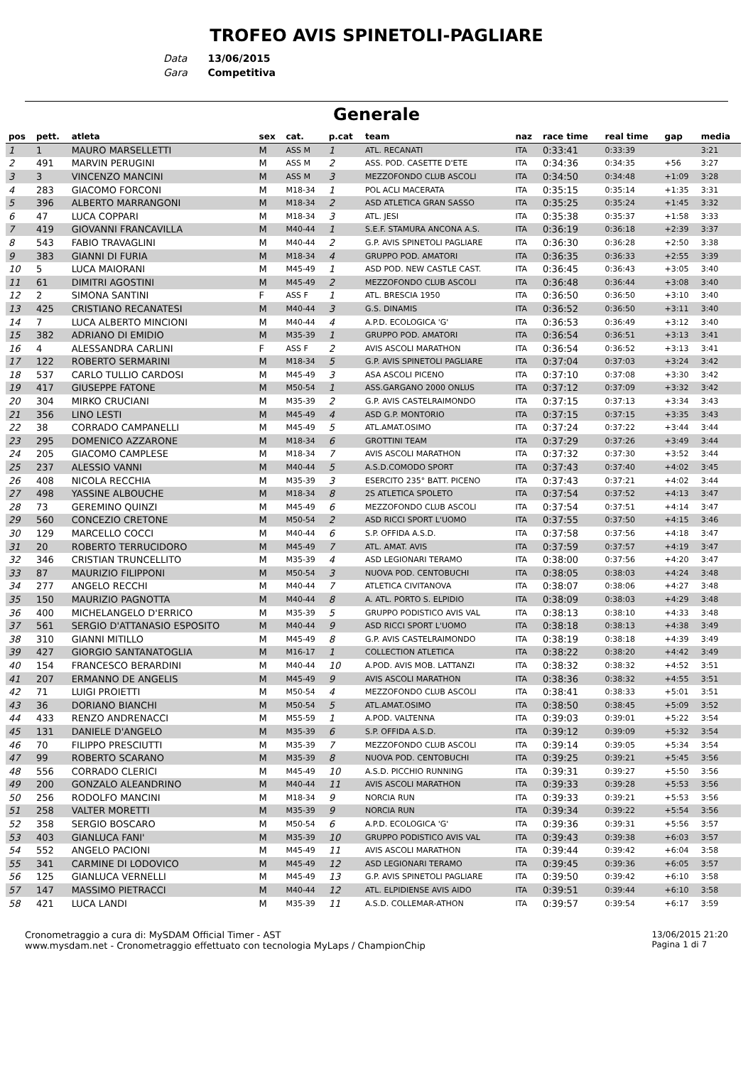TROFEO AVIS SPINETOLI-PAGLIARE
Data 13/06/2015
Gara Competitiva
Generale
| pos | pett. | atleta | sex | cat. | p.cat | team | naz | race time | real time | gap | media |
| --- | --- | --- | --- | --- | --- | --- | --- | --- | --- | --- | --- |
| 1 | 1 | MAURO MARSELLETTI | M | ASS M | 1 | ATL. RECANATI | ITA | 0:33:41 | 0:33:39 | | 3:21 |
| 2 | 491 | MARVIN PERUGINI | M | ASS M | 2 | ASS. POD. CASETTE D'ETE | ITA | 0:34:36 | 0:34:35 | +56 | 3:27 |
| 3 | 3 | VINCENZO MANCINI | M | ASS M | 3 | MEZZOFONDO CLUB ASCOLI | ITA | 0:34:50 | 0:34:48 | +1:09 | 3:28 |
| 4 | 283 | GIACOMO FORCONI | M | M18-34 | 1 | POL ACLI MACERATA | ITA | 0:35:15 | 0:35:14 | +1:35 | 3:31 |
| 5 | 396 | ALBERTO MARRANGONI | M | M18-34 | 2 | ASD ATLETICA GRAN SASSO | ITA | 0:35:25 | 0:35:24 | +1:45 | 3:32 |
| 6 | 47 | LUCA COPPARI | M | M18-34 | 3 | ATL. JESI | ITA | 0:35:38 | 0:35:37 | +1:58 | 3:33 |
| 7 | 419 | GIOVANNI FRANCAVILLA | M | M40-44 | 1 | S.E.F. STAMURA ANCONA A.S. | ITA | 0:36:19 | 0:36:18 | +2:39 | 3:37 |
| 8 | 543 | FABIO TRAVAGLINI | M | M40-44 | 2 | G.P. AVIS SPINETOLI PAGLIARE | ITA | 0:36:30 | 0:36:28 | +2:50 | 3:38 |
| 9 | 383 | GIANNI DI FURIA | M | M18-34 | 4 | GRUPPO POD. AMATORI | ITA | 0:36:35 | 0:36:33 | +2:55 | 3:39 |
| 10 | 5 | LUCA MAIORANI | M | M45-49 | 1 | ASD POD. NEW CASTLE CAST. | ITA | 0:36:45 | 0:36:43 | +3:05 | 3:40 |
| 11 | 61 | DIMITRI AGOSTINI | M | M45-49 | 2 | MEZZOFONDO CLUB ASCOLI | ITA | 0:36:48 | 0:36:44 | +3:08 | 3:40 |
| 12 | 2 | SIMONA SANTINI | F | ASS F | 1 | ATL. BRESCIA 1950 | ITA | 0:36:50 | 0:36:50 | +3:10 | 3:40 |
| 13 | 425 | CRISTIANO RECANATESI | M | M40-44 | 3 | G.S. DINAMIS | ITA | 0:36:52 | 0:36:50 | +3:11 | 3:40 |
| 14 | 7 | LUCA ALBERTO MINCIONI | M | M40-44 | 4 | A.P.D. ECOLOGICA 'G' | ITA | 0:36:53 | 0:36:49 | +3:12 | 3:40 |
| 15 | 382 | ADRIANO DI EMIDIO | M | M35-39 | 1 | GRUPPO POD. AMATORI | ITA | 0:36:54 | 0:36:51 | +3:13 | 3:41 |
| 16 | 4 | ALESSANDRA CARLINI | F | ASS F | 2 | AVIS ASCOLI MARATHON | ITA | 0:36:54 | 0:36:52 | +3:13 | 3:41 |
| 17 | 122 | ROBERTO SERMARINI | M | M18-34 | 5 | G.P. AVIS SPINETOLI PAGLIARE | ITA | 0:37:04 | 0:37:03 | +3:24 | 3:42 |
| 18 | 537 | CARLO TULLIO CARDOSI | M | M45-49 | 3 | ASA ASCOLI PICENO | ITA | 0:37:10 | 0:37:08 | +3:30 | 3:42 |
| 19 | 417 | GIUSEPPE FATONE | M | M50-54 | 1 | ASS.GARGANO 2000 ONLUS | ITA | 0:37:12 | 0:37:09 | +3:32 | 3:42 |
| 20 | 304 | MIRKO CRUCIANI | M | M35-39 | 2 | G.P. AVIS CASTELRAIMONDO | ITA | 0:37:15 | 0:37:13 | +3:34 | 3:43 |
| 21 | 356 | LINO LESTI | M | M45-49 | 4 | ASD G.P. MONTORIO | ITA | 0:37:15 | 0:37:15 | +3:35 | 3:43 |
| 22 | 38 | CORRADO CAMPANELLI | M | M45-49 | 5 | ATL.AMAT.OSIMO | ITA | 0:37:24 | 0:37:22 | +3:44 | 3:44 |
| 23 | 295 | DOMENICO AZZARONE | M | M18-34 | 6 | GROTTINI TEAM | ITA | 0:37:29 | 0:37:26 | +3:49 | 3:44 |
| 24 | 205 | GIACOMO CAMPLESE | M | M18-34 | 7 | AVIS ASCOLI MARATHON | ITA | 0:37:32 | 0:37:30 | +3:52 | 3:44 |
| 25 | 237 | ALESSIO VANNI | M | M40-44 | 5 | A.S.D.COMODO SPORT | ITA | 0:37:43 | 0:37:40 | +4:02 | 3:45 |
| 26 | 408 | NICOLA RECCHIA | M | M35-39 | 3 | ESERCITO 235° BATT. PICENO | ITA | 0:37:43 | 0:37:21 | +4:02 | 3:44 |
| 27 | 498 | YASSINE ALBOUCHE | M | M18-34 | 8 | 2S ATLETICA SPOLETO | ITA | 0:37:54 | 0:37:52 | +4:13 | 3:47 |
| 28 | 73 | GEREMINO QUINZI | M | M45-49 | 6 | MEZZOFONDO CLUB ASCOLI | ITA | 0:37:54 | 0:37:51 | +4:14 | 3:47 |
| 29 | 560 | CONCEZIO CRETONE | M | M50-54 | 2 | ASD RICCI SPORT L'UOMO | ITA | 0:37:55 | 0:37:50 | +4:15 | 3:46 |
| 30 | 129 | MARCELLO COCCI | M | M40-44 | 6 | S.P. OFFIDA A.S.D. | ITA | 0:37:58 | 0:37:56 | +4:18 | 3:47 |
| 31 | 20 | ROBERTO TERRUCIDORO | M | M45-49 | 7 | ATL. AMAT. AVIS | ITA | 0:37:59 | 0:37:57 | +4:19 | 3:47 |
| 32 | 346 | CRISTIAN TRUNCELLITO | M | M35-39 | 4 | ASD LEGIONARI TERAMO | ITA | 0:38:00 | 0:37:56 | +4:20 | 3:47 |
| 33 | 87 | MAURIZIO FILIPPONI | M | M50-54 | 3 | NUOVA POD. CENTOBUCHI | ITA | 0:38:05 | 0:38:03 | +4:24 | 3:48 |
| 34 | 277 | ANGELO RECCHI | M | M40-44 | 7 | ATLETICA CIVITANOVA | ITA | 0:38:07 | 0:38:06 | +4:27 | 3:48 |
| 35 | 150 | MAURIZIO PAGNOTTA | M | M40-44 | 8 | A. ATL. PORTO S. ELPIDIO | ITA | 0:38:09 | 0:38:03 | +4:29 | 3:48 |
| 36 | 400 | MICHELANGELO D'ERRICO | M | M35-39 | 5 | GRUPPO PODISTICO AVIS VAL | ITA | 0:38:13 | 0:38:10 | +4:33 | 3:48 |
| 37 | 561 | SERGIO D'ATTANASIO ESPOSITO | M | M40-44 | 9 | ASD RICCI SPORT L'UOMO | ITA | 0:38:18 | 0:38:13 | +4:38 | 3:49 |
| 38 | 310 | GIANNI MITILLO | M | M45-49 | 8 | G.P. AVIS CASTELRAIMONDO | ITA | 0:38:19 | 0:38:18 | +4:39 | 3:49 |
| 39 | 427 | GIORGIO SANTANATOGLIA | M | M16-17 | 1 | COLLECTION ATLETICA | ITA | 0:38:22 | 0:38:20 | +4:42 | 3:49 |
| 40 | 154 | FRANCESCO BERARDINI | M | M40-44 | 10 | A.POD. AVIS MOB. LATTANZI | ITA | 0:38:32 | 0:38:32 | +4:52 | 3:51 |
| 41 | 207 | ERMANNO DE ANGELIS | M | M45-49 | 9 | AVIS ASCOLI MARATHON | ITA | 0:38:36 | 0:38:32 | +4:55 | 3:51 |
| 42 | 71 | LUIGI PROIETTI | M | M50-54 | 4 | MEZZOFONDO CLUB ASCOLI | ITA | 0:38:41 | 0:38:33 | +5:01 | 3:51 |
| 43 | 36 | DORIANO BIANCHI | M | M50-54 | 5 | ATL.AMAT.OSIMO | ITA | 0:38:50 | 0:38:45 | +5:09 | 3:52 |
| 44 | 433 | RENZO ANDRENACCI | M | M55-59 | 1 | A.POD. VALTENNA | ITA | 0:39:03 | 0:39:01 | +5:22 | 3:54 |
| 45 | 131 | DANIELE D'ANGELO | M | M35-39 | 6 | S.P. OFFIDA A.S.D. | ITA | 0:39:12 | 0:39:09 | +5:32 | 3:54 |
| 46 | 70 | FILIPPO PRESCIUTTI | M | M35-39 | 7 | MEZZOFONDO CLUB ASCOLI | ITA | 0:39:14 | 0:39:05 | +5:34 | 3:54 |
| 47 | 99 | ROBERTO SCARANO | M | M35-39 | 8 | NUOVA POD. CENTOBUCHI | ITA | 0:39:25 | 0:39:21 | +5:45 | 3:56 |
| 48 | 556 | CORRADO CLERICI | M | M45-49 | 10 | A.S.D. PICCHIO RUNNING | ITA | 0:39:31 | 0:39:27 | +5:50 | 3:56 |
| 49 | 200 | GONZALO ALEANDRINO | M | M40-44 | 11 | AVIS ASCOLI MARATHON | ITA | 0:39:33 | 0:39:28 | +5:53 | 3:56 |
| 50 | 256 | RODOLFO MANCINI | M | M18-34 | 9 | NORCIA RUN | ITA | 0:39:33 | 0:39:21 | +5:53 | 3:56 |
| 51 | 258 | VALTER MORETTI | M | M35-39 | 9 | NORCIA RUN | ITA | 0:39:34 | 0:39:22 | +5:54 | 3:56 |
| 52 | 358 | SERGIO BOSCARO | M | M50-54 | 6 | A.P.D. ECOLOGICA 'G' | ITA | 0:39:36 | 0:39:31 | +5:56 | 3:57 |
| 53 | 403 | GIANLUCA FANI' | M | M35-39 | 10 | GRUPPO PODISTICO AVIS VAL | ITA | 0:39:43 | 0:39:38 | +6:03 | 3:57 |
| 54 | 552 | ANGELO PACIONI | M | M45-49 | 11 | AVIS ASCOLI MARATHON | ITA | 0:39:44 | 0:39:42 | +6:04 | 3:58 |
| 55 | 341 | CARMINE DI LODOVICO | M | M45-49 | 12 | ASD LEGIONARI TERAMO | ITA | 0:39:45 | 0:39:36 | +6:05 | 3:57 |
| 56 | 125 | GIANLUCA VERNELLI | M | M45-49 | 13 | G.P. AVIS SPINETOLI PAGLIARE | ITA | 0:39:50 | 0:39:42 | +6:10 | 3:58 |
| 57 | 147 | MASSIMO PIETRACCI | M | M40-44 | 12 | ATL. ELPIDIENSE AVIS AIDO | ITA | 0:39:51 | 0:39:44 | +6:10 | 3:58 |
| 58 | 421 | LUCA LANDI | M | M35-39 | 11 | A.S.D. COLLEMAR-ATHON | ITA | 0:39:57 | 0:39:54 | +6:17 | 3:59 |
Cronometraggio a cura di: MySDAM Official Timer - AST
www.mysdam.net - Cronometraggio effettuato con tecnologia MyLaps / ChampionChip
13/06/2015 21:20
Pagina 1 di 7